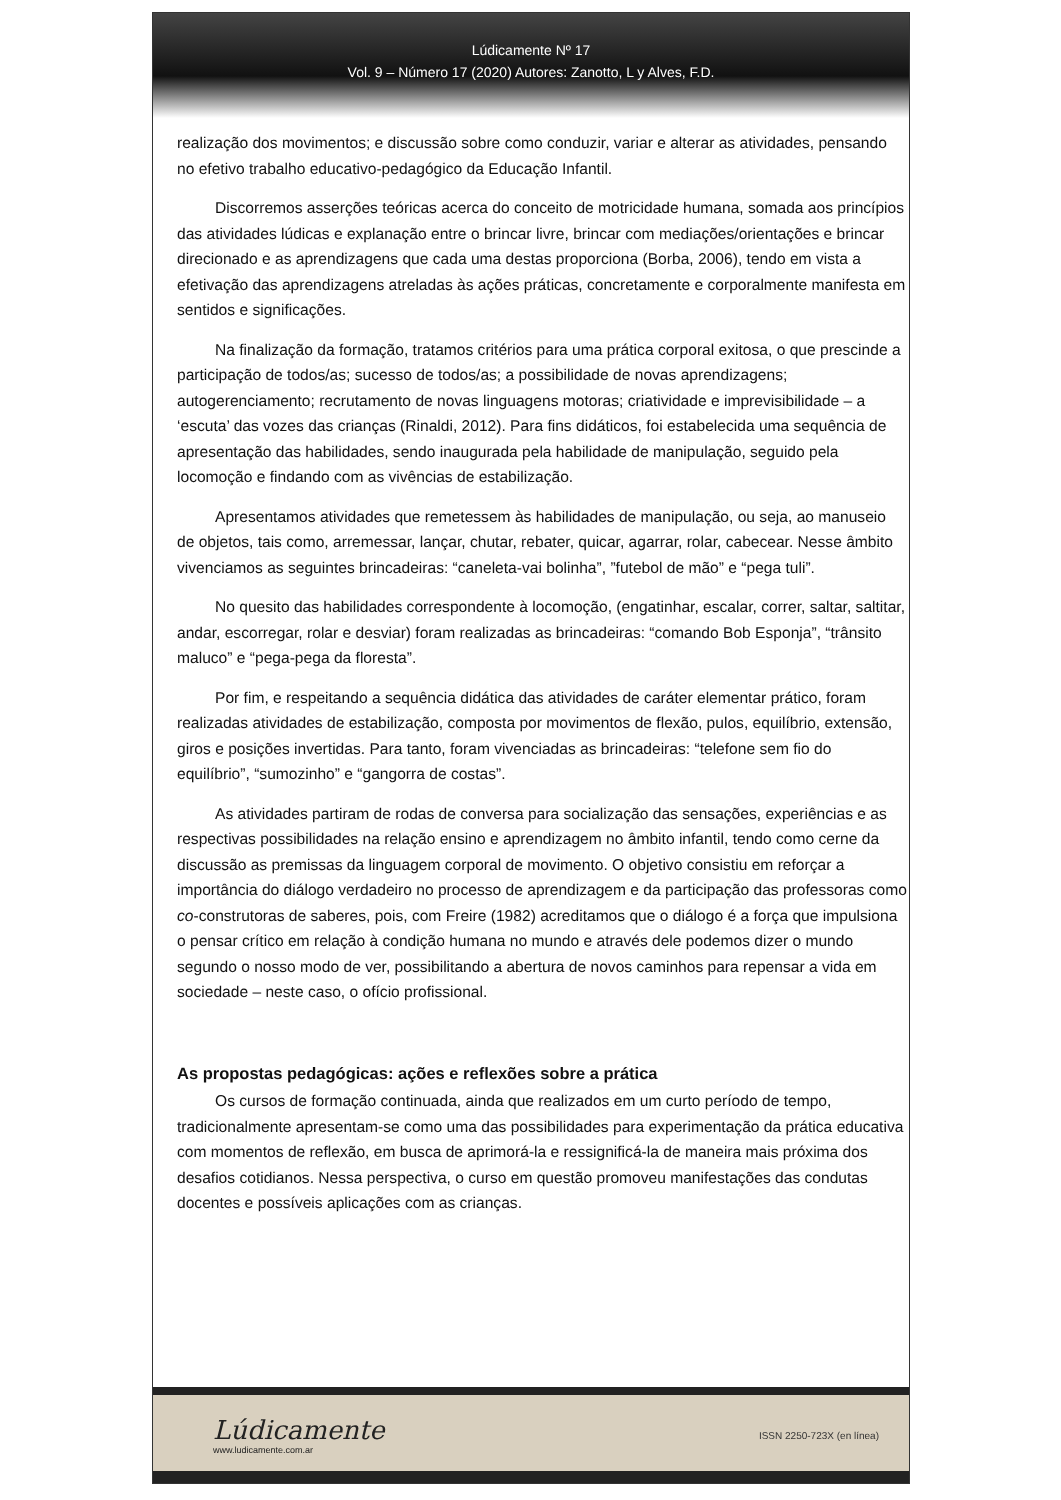Lúdicamente Nº 17
Vol. 9 – Número 17 (2020) Autores: Zanotto, L y Alves, F.D.
realização dos movimentos; e discussão sobre como conduzir, variar e alterar as atividades, pensando no efetivo trabalho educativo-pedagógico da Educação Infantil.
Discorremos asserções teóricas acerca do conceito de motricidade humana, somada aos princípios das atividades lúdicas e explanação entre o brincar livre, brincar com mediações/orientações e brincar direcionado e as aprendizagens que cada uma destas proporciona (Borba, 2006), tendo em vista a efetivação das aprendizagens atreladas às ações práticas, concretamente e corporalmente manifesta em sentidos e significações.
Na finalização da formação, tratamos critérios para uma prática corporal exitosa, o que prescinde a participação de todos/as; sucesso de todos/as; a possibilidade de novas aprendizagens; autogerenciamento; recrutamento de novas linguagens motoras; criatividade e imprevisibilidade – a ‘escuta’ das vozes das crianças (Rinaldi, 2012). Para fins didáticos, foi estabelecida uma sequência de apresentação das habilidades, sendo inaugurada pela habilidade de manipulação, seguido pela locomoção e findando com as vivências de estabilização.
Apresentamos atividades que remetessem às habilidades de manipulação, ou seja, ao manuseio de objetos, tais como, arremessar, lançar, chutar, rebater, quicar, agarrar, rolar, cabecear. Nesse âmbito vivenciamos as seguintes brincadeiras: “caneleta-vai bolinha”, ”futebol de mão” e “pega tuli”.
No quesito das habilidades correspondente à locomoção, (engatinhar, escalar, correr, saltar, saltitar, andar, escorregar, rolar e desviar) foram realizadas as brincadeiras: “comando Bob Esponja”, “trânsito maluco” e “pega-pega da floresta”.
Por fim, e respeitando a sequência didática das atividades de caráter elementar prático, foram realizadas atividades de estabilização, composta por movimentos de flexão, pulos, equilíbrio, extensão, giros e posições invertidas. Para tanto, foram vivenciadas as brincadeiras: “telefone sem fio do equilíbrio”, “sumozinho” e “gangorra de costas”.
As atividades partiram de rodas de conversa para socialização das sensações, experiências e as respectivas possibilidades na relação ensino e aprendizagem no âmbito infantil, tendo como cerne da discussão as premissas da linguagem corporal de movimento. O objetivo consistiu em reforçar a importância do diálogo verdadeiro no processo de aprendizagem e da participação das professoras como co-construtoras de saberes, pois, com Freire (1982) acreditamos que o diálogo é a força que impulsiona o pensar crítico em relação à condição humana no mundo e através dele podemos dizer o mundo segundo o nosso modo de ver, possibilitando a abertura de novos caminhos para repensar a vida em sociedade – neste caso, o ofício profissional.
As propostas pedagógicas: ações e reflexões sobre a prática
Os cursos de formação continuada, ainda que realizados em um curto período de tempo, tradicionalmente apresentam-se como uma das possibilidades para experimentação da prática educativa com momentos de reflexão, em busca de aprimorá-la e ressignificá-la de maneira mais próxima dos desafios cotidianos. Nessa perspectiva, o curso em questão promoveu manifestações das condutas docentes e possíveis aplicações com as crianças.
Lúdicamente
www.ludicamente.com.ar
ISSN 2250-723X (en línea)